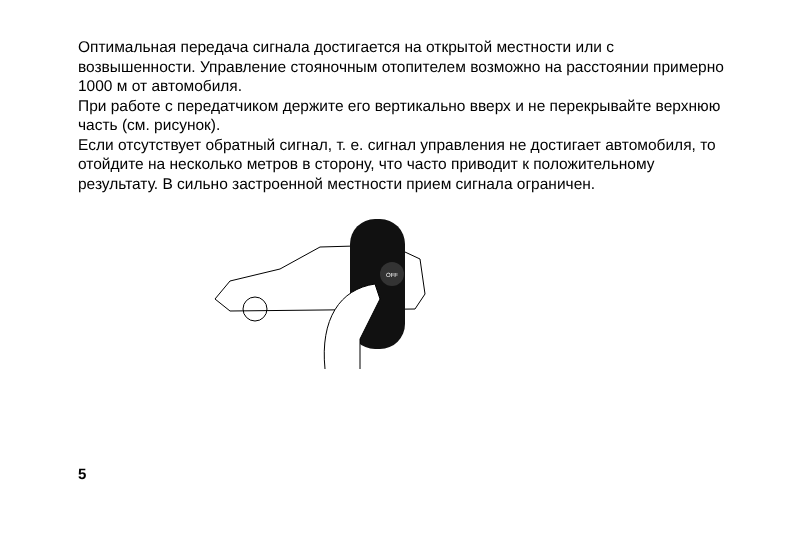Оптимальная передача сигнала достигается на открытой местности или с возвышенности. Управление стояночным отопителем возможно на расстоянии примерно 1000 м от автомобиля.
При работе с передатчиком держите его вертикально вверх и не перекрывайте верхнюю часть (см. рисунок).
Если отсутствует обратный сигнал, т. е. сигнал управления не достигает автомобиля, то отойдите на несколько метров в сторону, что часто приводит к положительному результату. В сильно застроенной местности прием сигнала ограничен.
OFF
5